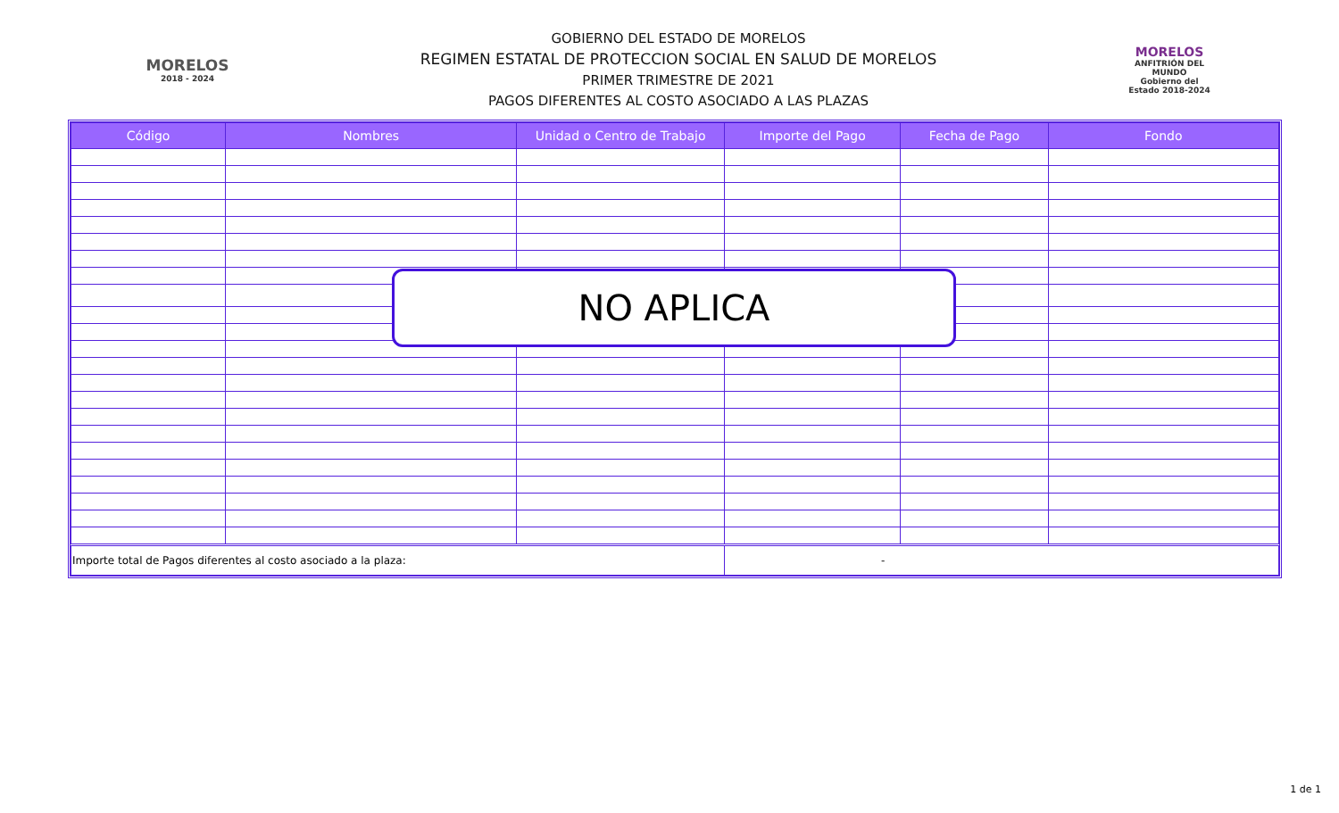MORELOS
2018 - 2024
GOBIERNO DEL ESTADO DE MORELOS
REGIMEN ESTATAL DE PROTECCION SOCIAL EN SALUD DE MORELOS
PRIMER TRIMESTRE DE 2021
PAGOS DIFERENTES AL COSTO ASOCIADO A LAS PLAZAS
MORELOS
ANFITRIÓN DEL MUNDO
Gobierno del Estado 2018-2024
| Código | Nombres | Unidad o Centro de Trabajo | Importe del Pago | Fecha de Pago | Fondo |
| --- | --- | --- | --- | --- | --- |
| Importe total de Pagos diferentes al costo asociado a la plaza: | | | - | | |
NO APLICA
1 de 1